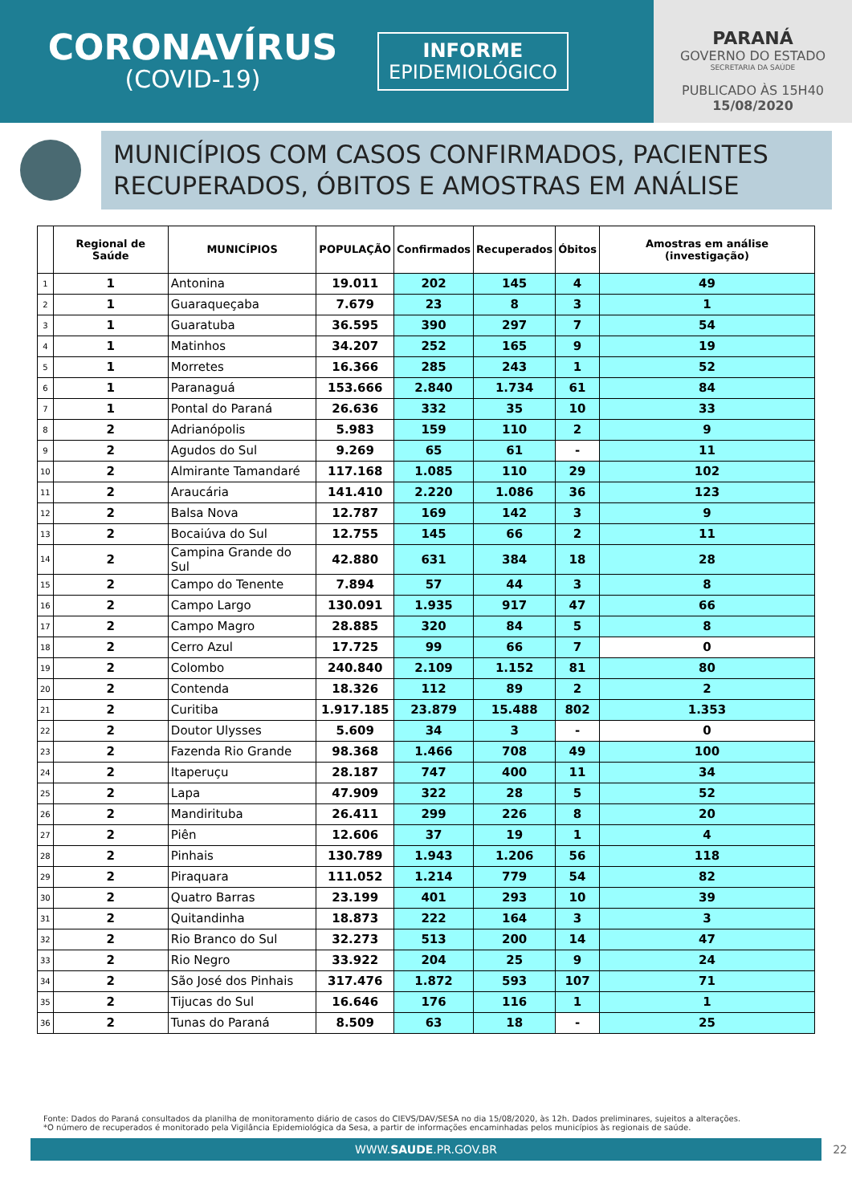CORONAVÍRUS
(COVID-19)
INFORME
EPIDEMIOLÓGICO
PARANÁ
GOVERNO DO ESTADO
SECRETARIA DA SAÚDE
PUBLICADO ÀS 15H40
15/08/2020
MUNICÍPIOS COM CASOS CONFIRMADOS, PACIENTES RECUPERADOS, ÓBITOS E AMOSTRAS EM ANÁLISE
| | Regional de Saúde | MUNICÍPIOS | POPULAÇÃO | Confirmados | Recuperados | Óbitos | Amostras em análise (investigação) |
| --- | --- | --- | --- | --- | --- | --- | --- |
| 1 | 1 | Antonina | 19.011 | 202 | 145 | 4 | 49 |
| 2 | 1 | Guaraqueçaba | 7.679 | 23 | 8 | 3 | 1 |
| 3 | 1 | Guaratuba | 36.595 | 390 | 297 | 7 | 54 |
| 4 | 1 | Matinhos | 34.207 | 252 | 165 | 9 | 19 |
| 5 | 1 | Morretes | 16.366 | 285 | 243 | 1 | 52 |
| 6 | 1 | Paranaguá | 153.666 | 2.840 | 1.734 | 61 | 84 |
| 7 | 1 | Pontal do Paraná | 26.636 | 332 | 35 | 10 | 33 |
| 8 | 2 | Adrianópolis | 5.983 | 159 | 110 | 2 | 9 |
| 9 | 2 | Agudos do Sul | 9.269 | 65 | 61 | - | 11 |
| 10 | 2 | Almirante Tamandaré | 117.168 | 1.085 | 110 | 29 | 102 |
| 11 | 2 | Araucária | 141.410 | 2.220 | 1.086 | 36 | 123 |
| 12 | 2 | Balsa Nova | 12.787 | 169 | 142 | 3 | 9 |
| 13 | 2 | Bocaiúva do Sul | 12.755 | 145 | 66 | 2 | 11 |
| 14 | 2 | Campina Grande do Sul | 42.880 | 631 | 384 | 18 | 28 |
| 15 | 2 | Campo do Tenente | 7.894 | 57 | 44 | 3 | 8 |
| 16 | 2 | Campo Largo | 130.091 | 1.935 | 917 | 47 | 66 |
| 17 | 2 | Campo Magro | 28.885 | 320 | 84 | 5 | 8 |
| 18 | 2 | Cerro Azul | 17.725 | 99 | 66 | 7 | 0 |
| 19 | 2 | Colombo | 240.840 | 2.109 | 1.152 | 81 | 80 |
| 20 | 2 | Contenda | 18.326 | 112 | 89 | 2 | 2 |
| 21 | 2 | Curitiba | 1.917.185 | 23.879 | 15.488 | 802 | 1.353 |
| 22 | 2 | Doutor Ulysses | 5.609 | 34 | 3 | - | 0 |
| 23 | 2 | Fazenda Rio Grande | 98.368 | 1.466 | 708 | 49 | 100 |
| 24 | 2 | Itaperuçu | 28.187 | 747 | 400 | 11 | 34 |
| 25 | 2 | Lapa | 47.909 | 322 | 28 | 5 | 52 |
| 26 | 2 | Mandirituba | 26.411 | 299 | 226 | 8 | 20 |
| 27 | 2 | Piên | 12.606 | 37 | 19 | 1 | 4 |
| 28 | 2 | Pinhais | 130.789 | 1.943 | 1.206 | 56 | 118 |
| 29 | 2 | Piraquara | 111.052 | 1.214 | 779 | 54 | 82 |
| 30 | 2 | Quatro Barras | 23.199 | 401 | 293 | 10 | 39 |
| 31 | 2 | Quitandinha | 18.873 | 222 | 164 | 3 | 3 |
| 32 | 2 | Rio Branco do Sul | 32.273 | 513 | 200 | 14 | 47 |
| 33 | 2 | Rio Negro | 33.922 | 204 | 25 | 9 | 24 |
| 34 | 2 | São José dos Pinhais | 317.476 | 1.872 | 593 | 107 | 71 |
| 35 | 2 | Tijucas do Sul | 16.646 | 176 | 116 | 1 | 1 |
| 36 | 2 | Tunas do Paraná | 8.509 | 63 | 18 | - | 25 |
Fonte: Dados do Paraná consultados da planilha de monitoramento diário de casos do CIEVS/DAV/SESA no dia 15/08/2020, às 12h. Dados preliminares, sujeitos a alterações.
*O número de recuperados é monitorado pela Vigilância Epidemiológica da Sesa, a partir de informações encaminhadas pelos municípios às regionais de saúde.
WWW.SAUDE.PR.GOV.BR 22